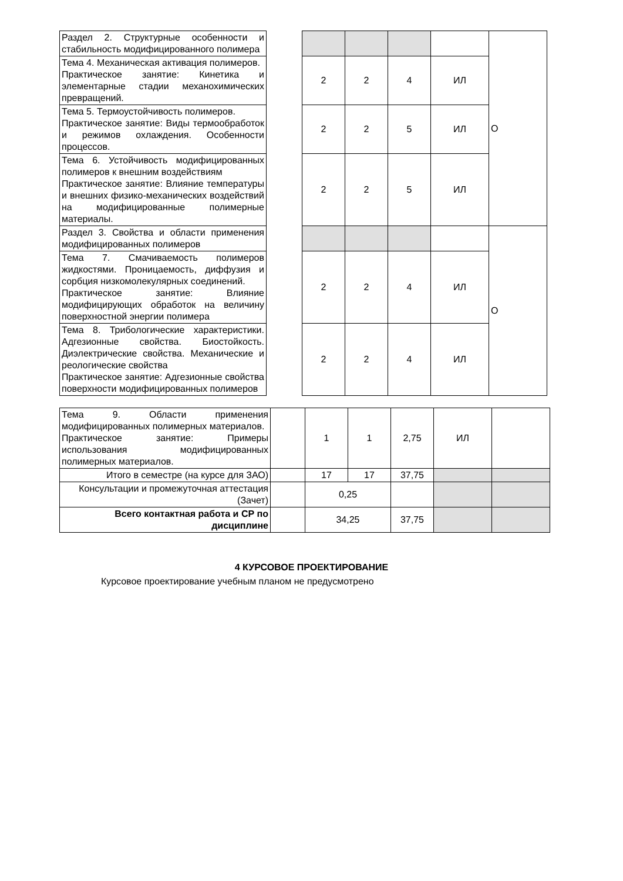| Раздел 2. Структурные особенности и стабильность модифицированного полимера | | | | | | О |
| Тема 4. Механическая активация полимеров. Практическое занятие: Кинетика и элементарные стадии механохимических превращений. | | 2 | 2 | 4 | ИЛ | |
| Тема 5. Термоустойчивость полимеров. Практическое занятие: Виды термообработок и режимов охлаждения. Особенности процессов. | | 2 | 2 | 5 | ИЛ | |
| Тема 6. Устойчивость модифицированных полимеров к внешним воздействиям Практическое занятие: Влияние температуры и внешних физико-механических воздействий на модифицированные полимерные материалы. | | 2 | 2 | 5 | ИЛ | |
| Раздел 3. Свойства и области применения модифицированных полимеров | | | | | | О |
| Тема 7. Смачиваемость полимеров жидкостями. Проницаемость, диффузия и сорбция низкомолекулярных соединений. Практическое занятие: Влияние модифицирующих обработок на величину поверхностной энергии полимера | | 2 | 2 | 4 | ИЛ | |
| Тема 8. Трибологические характеристики. Адгезионные свойства. Биостойкость. Диэлектрические свойства. Механические и реологические свойства Практическое занятие: Адгезионные свойства поверхности модифицированных полимеров | | 2 | 2 | 4 | ИЛ | |
| Тема 9. Области применения модифицированных полимерных материалов. Практическое занятие: Примеры использования модифицированных полимерных материалов. | | 1 | 1 | 2,75 | ИЛ | |
| Итого в семестре (на курсе для ЗАО) | | 17 | 17 | 37,75 | | |
| Консультации и промежуточная аттестация (Зачет) | | 0,25 | | | | |
| Всего контактная работа и СР по дисциплине | | 34,25 | | 37,75 | | |
4 КУРСОВОЕ ПРОЕКТИРОВАНИЕ
Курсовое проектирование учебным планом не предусмотрено